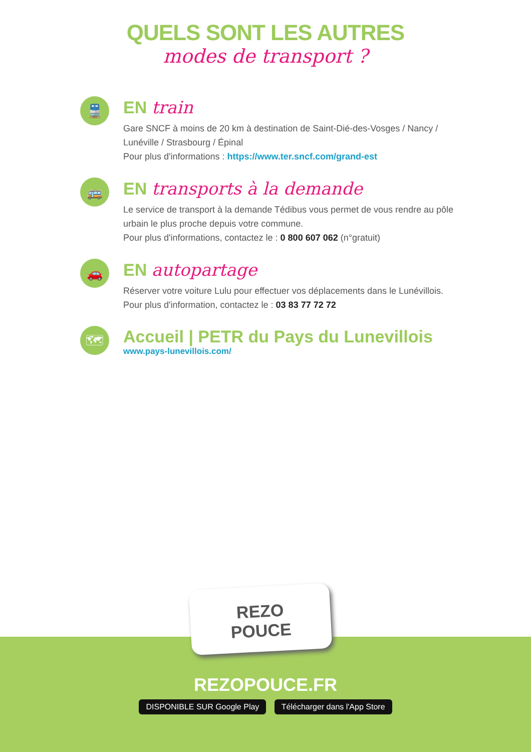QUELS SONT LES AUTRES
modes de transport ?
🚆
EN train
Gare SNCF à moins de 20 km à destination de Saint-Dié-des-Vosges / Nancy / Lunéville / Strasbourg / Épinal
Pour plus d'informations : https://www.ter.sncf.com/grand-est
🚌
EN transports à la demande
Le service de transport à la demande Tédibus vous permet de vous rendre au pôle urbain le plus proche depuis votre commune.
Pour plus d'informations, contactez le : 0 800 607 062 (n°gratuit)
🚗
EN autopartage
Réserver votre voiture Lulu pour effectuer vos déplacements dans le Lunévillois.
Pour plus d'information, contactez le : 03 83 77 72 72
🗺
Accueil | PETR du Pays du Lunevillois
www.pays-lunevillois.com/
REZO
POUCE
REZOPOUCE.FR
DISPONIBLE SUR Google Play Télécharger dans l'App Store